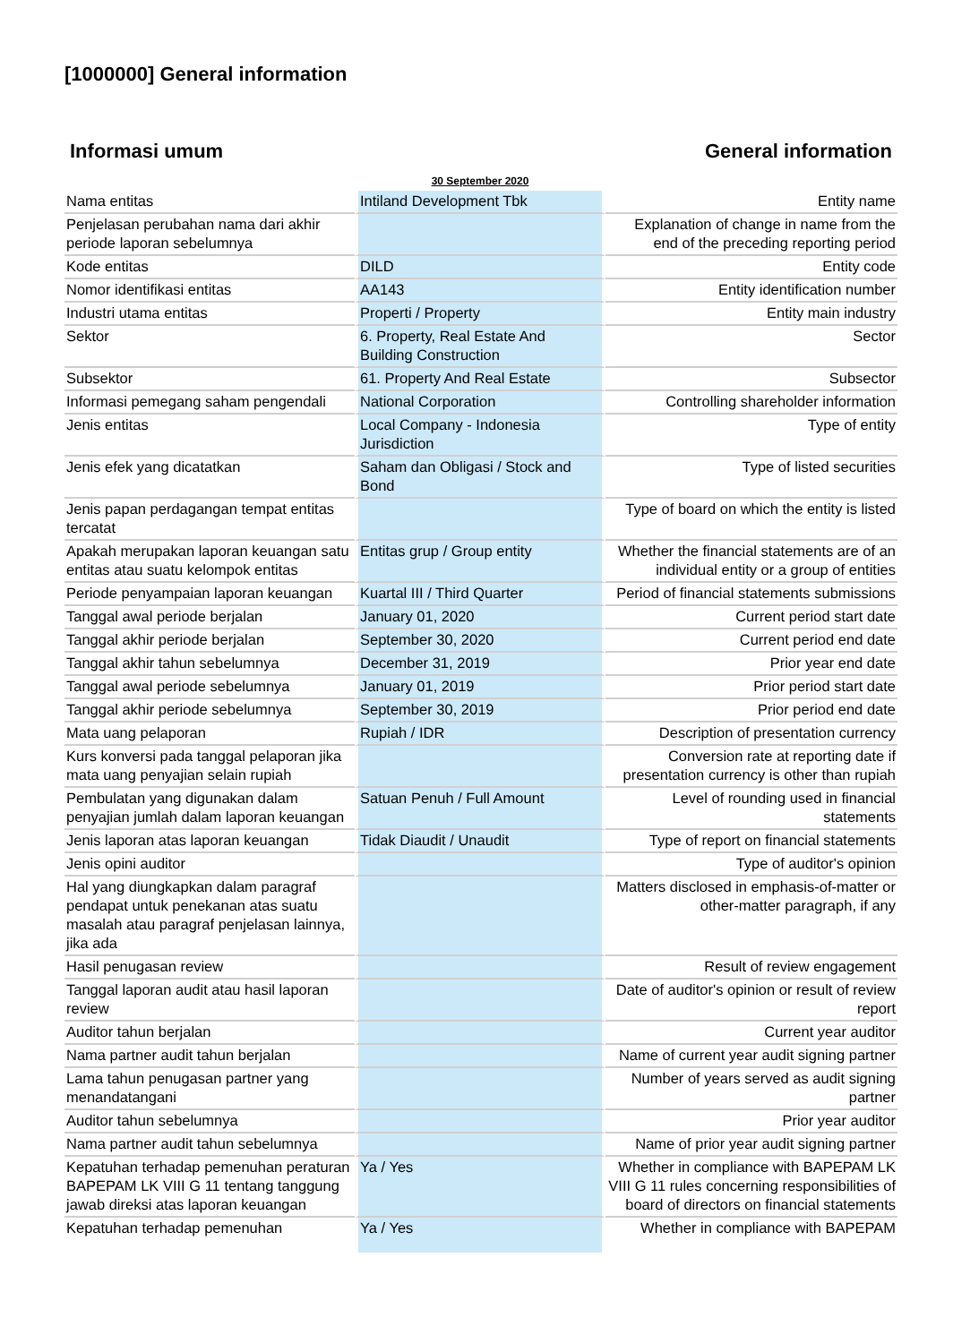[1000000] General information
Informasi umum General information
| | 30 September 2020 | |
| Nama entitas | Intiland Development Tbk | Entity name |
| Penjelasan perubahan nama dari akhir periode laporan sebelumnya | | Explanation of change in name from the end of the preceding reporting period |
| Kode entitas | DILD | Entity code |
| Nomor identifikasi entitas | AA143 | Entity identification number |
| Industri utama entitas | Properti / Property | Entity main industry |
| Sektor | 6. Property, Real Estate And Building Construction | Sector |
| Subsektor | 61. Property And Real Estate | Subsector |
| Informasi pemegang saham pengendali | National Corporation | Controlling shareholder information |
| Jenis entitas | Local Company - Indonesia Jurisdiction | Type of entity |
| Jenis efek yang dicatatkan | Saham dan Obligasi / Stock and Bond | Type of listed securities |
| Jenis papan perdagangan tempat entitas tercatat | | Type of board on which the entity is listed |
| Apakah merupakan laporan keuangan satu entitas atau suatu kelompok entitas | Entitas grup / Group entity | Whether the financial statements are of an individual entity or a group of entities |
| Periode penyampaian laporan keuangan | Kuartal III / Third Quarter | Period of financial statements submissions |
| Tanggal awal periode berjalan | January 01, 2020 | Current period start date |
| Tanggal akhir periode berjalan | September 30, 2020 | Current period end date |
| Tanggal akhir tahun sebelumnya | December 31, 2019 | Prior year end date |
| Tanggal awal periode sebelumnya | January 01, 2019 | Prior period start date |
| Tanggal akhir periode sebelumnya | September 30, 2019 | Prior period end date |
| Mata uang pelaporan | Rupiah / IDR | Description of presentation currency |
| Kurs konversi pada tanggal pelaporan jika mata uang penyajian selain rupiah | | Conversion rate at reporting date if presentation currency is other than rupiah |
| Pembulatan yang digunakan dalam penyajian jumlah dalam laporan keuangan | Satuan Penuh / Full Amount | Level of rounding used in financial statements |
| Jenis laporan atas laporan keuangan | Tidak Diaudit / Unaudit | Type of report on financial statements |
| Jenis opini auditor | | Type of auditor's opinion |
| Hal yang diungkapkan dalam paragraf pendapat untuk penekanan atas suatu masalah atau paragraf penjelasan lainnya, jika ada | | Matters disclosed in emphasis-of-matter or other-matter paragraph, if any |
| Hasil penugasan review | | Result of review engagement |
| Tanggal laporan audit atau hasil laporan review | | Date of auditor's opinion or result of review report |
| Auditor tahun berjalan | | Current year auditor |
| Nama partner audit tahun berjalan | | Name of current year audit signing partner |
| Lama tahun penugasan partner yang menandatangani | | Number of years served as audit signing partner |
| Auditor tahun sebelumnya | | Prior year auditor |
| Nama partner audit tahun sebelumnya | | Name of prior year audit signing partner |
| Kepatuhan terhadap pemenuhan peraturan BAPEPAM LK VIII G 11 tentang tanggung jawab direksi atas laporan keuangan | Ya / Yes | Whether in compliance with BAPEPAM LK VIII G 11 rules concerning responsibilities of board of directors on financial statements |
| Kepatuhan terhadap pemenuhan | Ya / Yes | Whether in compliance with BAPEPAM |